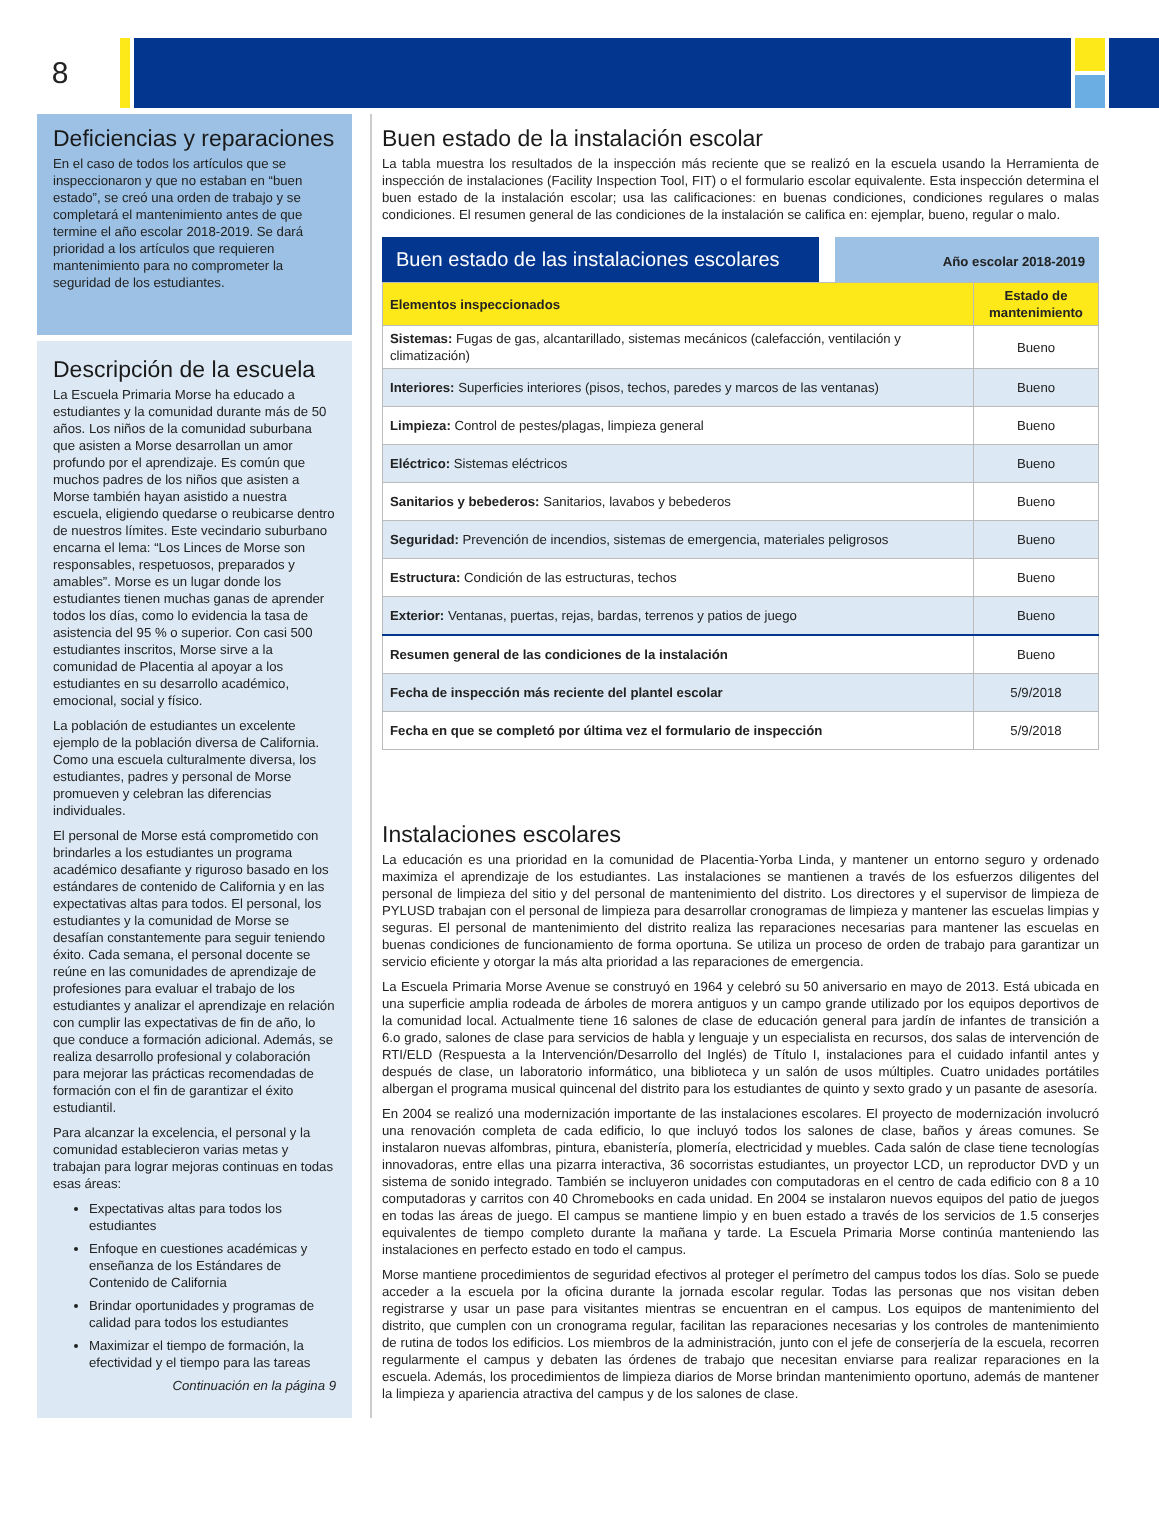8
Deficiencias y reparaciones
En el caso de todos los artículos que se inspeccionaron y que no estaban en “buen estado”, se creó una orden de trabajo y se completará el mantenimiento antes de que termine el año escolar 2018-2019. Se dará prioridad a los artículos que requieren mantenimiento para no comprometer la seguridad de los estudiantes.
Descripción de la escuela
La Escuela Primaria Morse ha educado a estudiantes y la comunidad durante más de 50 años. Los niños de la comunidad suburbana que asisten a Morse desarrollan un amor profundo por el aprendizaje. Es común que muchos padres de los niños que asisten a Morse también hayan asistido a nuestra escuela, eligiendo quedarse o reubicarse dentro de nuestros límites. Este vecindario suburbano encarna el lema: “Los Linces de Morse son responsables, respetuosos, preparados y amables”. Morse es un lugar donde los estudiantes tienen muchas ganas de aprender todos los días, como lo evidencia la tasa de asistencia del 95 % o superior. Con casi 500 estudiantes inscritos, Morse sirve a la comunidad de Placentia al apoyar a los estudiantes en su desarrollo académico, emocional, social y físico.
La población de estudiantes un excelente ejemplo de la población diversa de California. Como una escuela culturalmente diversa, los estudiantes, padres y personal de Morse promueven y celebran las diferencias individuales.
El personal de Morse está comprometido con brindarles a los estudiantes un programa académico desafiante y riguroso basado en los estándares de contenido de California y en las expectativas altas para todos. El personal, los estudiantes y la comunidad de Morse se desafían constantemente para seguir teniendo éxito. Cada semana, el personal docente se reúne en las comunidades de aprendizaje de profesiones para evaluar el trabajo de los estudiantes y analizar el aprendizaje en relación con cumplir las expectativas de fin de año, lo que conduce a formación adicional. Además, se realiza desarrollo profesional y colaboración para mejorar las prácticas recomendadas de formación con el fin de garantizar el éxito estudiantil.
Para alcanzar la excelencia, el personal y la comunidad establecieron varias metas y trabajan para lograr mejoras continuas en todas esas áreas:
Expectativas altas para todos los estudiantes
Enfoque en cuestiones académicas y enseñanza de los Estándares de Contenido de California
Brindar oportunidades y programas de calidad para todos los estudiantes
Maximizar el tiempo de formación, la efectividad y el tiempo para las tareas
Continuación en la página 9
Buen estado de la instalación escolar
La tabla muestra los resultados de la inspección más reciente que se realizó en la escuela usando la Herramienta de inspección de instalaciones (Facility Inspection Tool, FIT) o el formulario escolar equivalente. Esta inspección determina el buen estado de la instalación escolar; usa las calificaciones: en buenas condiciones, condiciones regulares o malas condiciones. El resumen general de las condiciones de la instalación se califica en: ejemplar, bueno, regular o malo.
Buen estado de las instalaciones escolares
Año escolar 2018-2019
| Elementos inspeccionados | Estado de mantenimiento |
| --- | --- |
| Sistemas: Fugas de gas, alcantarillado, sistemas mecánicos (calefacción, ventilación y climatización) | Bueno |
| Interiores: Superficies interiores (pisos, techos, paredes y marcos de las ventanas) | Bueno |
| Limpieza: Control de pestes/plagas, limpieza general | Bueno |
| Eléctrico: Sistemas eléctricos | Bueno |
| Sanitarios y bebederos: Sanitarios, lavabos y bebederos | Bueno |
| Seguridad: Prevención de incendios, sistemas de emergencia, materiales peligrosos | Bueno |
| Estructura: Condición de las estructuras, techos | Bueno |
| Exterior: Ventanas, puertas, rejas, bardas, terrenos y patios de juego | Bueno |
| Resumen general de las condiciones de la instalación | Bueno |
| Fecha de inspección más reciente del plantel escolar | 5/9/2018 |
| Fecha en que se completó por última vez el formulario de inspección | 5/9/2018 |
Instalaciones escolares
La educación es una prioridad en la comunidad de Placentia-Yorba Linda, y mantener un entorno seguro y ordenado maximiza el aprendizaje de los estudiantes. Las instalaciones se mantienen a través de los esfuerzos diligentes del personal de limpieza del sitio y del personal de mantenimiento del distrito. Los directores y el supervisor de limpieza de PYLUSD trabajan con el personal de limpieza para desarrollar cronogramas de limpieza y mantener las escuelas limpias y seguras. El personal de mantenimiento del distrito realiza las reparaciones necesarias para mantener las escuelas en buenas condiciones de funcionamiento de forma oportuna. Se utiliza un proceso de orden de trabajo para garantizar un servicio eficiente y otorgar la más alta prioridad a las reparaciones de emergencia.
La Escuela Primaria Morse Avenue se construyó en 1964 y celebró su 50 aniversario en mayo de 2013. Está ubicada en una superficie amplia rodeada de árboles de morera antiguos y un campo grande utilizado por los equipos deportivos de la comunidad local. Actualmente tiene 16 salones de clase de educación general para jardín de infantes de transición a 6.o grado, salones de clase para servicios de habla y lenguaje y un especialista en recursos, dos salas de intervención de RTI/ELD (Respuesta a la Intervención/Desarrollo del Inglés) de Título I, instalaciones para el cuidado infantil antes y después de clase, un laboratorio informático, una biblioteca y un salón de usos múltiples. Cuatro unidades portátiles albergan el programa musical quincenal del distrito para los estudiantes de quinto y sexto grado y un pasante de asesoría.
En 2004 se realizó una modernización importante de las instalaciones escolares. El proyecto de modernización involucró una renovación completa de cada edificio, lo que incluyó todos los salones de clase, baños y áreas comunes. Se instalaron nuevas alfombras, pintura, ebanistería, plomería, electricidad y muebles. Cada salón de clase tiene tecnologías innovadoras, entre ellas una pizarra interactiva, 36 socorristas estudiantes, un proyector LCD, un reproductor DVD y un sistema de sonido integrado. También se incluyeron unidades con computadoras en el centro de cada edificio con 8 a 10 computadoras y carritos con 40 Chromebooks en cada unidad. En 2004 se instalaron nuevos equipos del patio de juegos en todas las áreas de juego. El campus se mantiene limpio y en buen estado a través de los servicios de 1.5 conserjes equivalentes de tiempo completo durante la mañana y tarde. La Escuela Primaria Morse continúa manteniendo las instalaciones en perfecto estado en todo el campus.
Morse mantiene procedimientos de seguridad efectivos al proteger el perímetro del campus todos los días. Solo se puede acceder a la escuela por la oficina durante la jornada escolar regular. Todas las personas que nos visitan deben registrarse y usar un pase para visitantes mientras se encuentran en el campus. Los equipos de mantenimiento del distrito, que cumplen con un cronograma regular, facilitan las reparaciones necesarias y los controles de mantenimiento de rutina de todos los edificios. Los miembros de la administración, junto con el jefe de conserjería de la escuela, recorren regularmente el campus y debaten las órdenes de trabajo que necesitan enviarse para realizar reparaciones en la escuela. Además, los procedimientos de limpieza diarios de Morse brindan mantenimiento oportuno, además de mantener la limpieza y apariencia atractiva del campus y de los salones de clase.